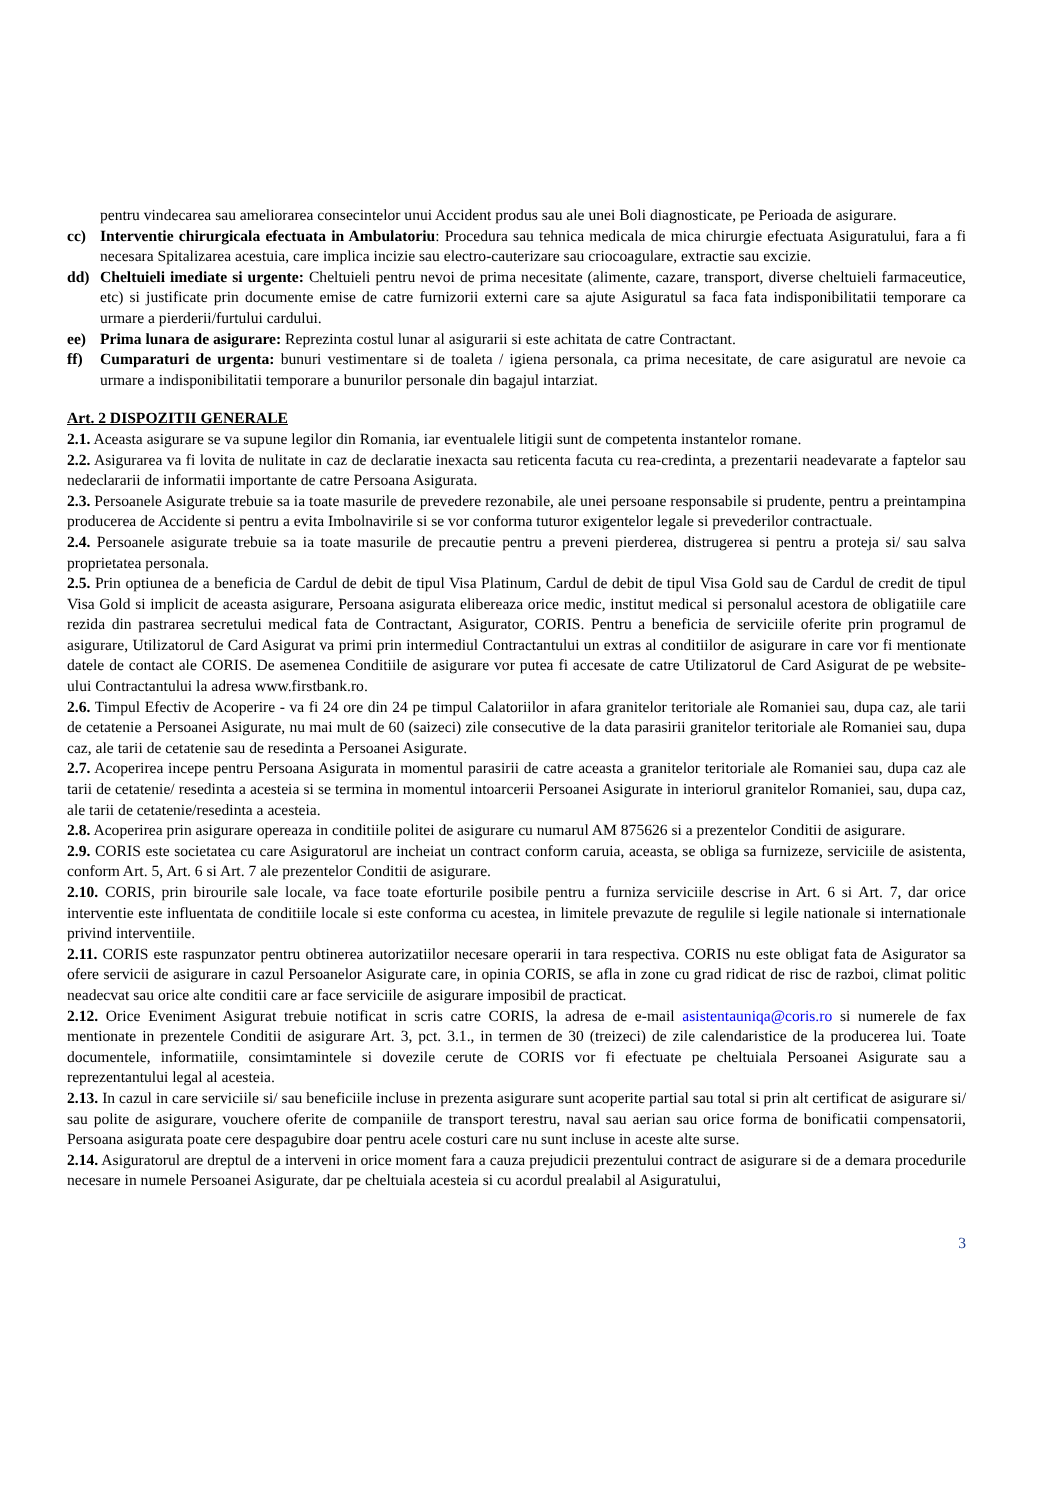pentru vindecarea sau ameliorarea consecintelor unui Accident produs sau ale unei Boli diagnosticate, pe Perioada de asigurare.
cc) Interventie chirurgicala efectuata in Ambulatoriu: Procedura sau tehnica medicala de mica chirurgie efectuata Asiguratului, fara a fi necesara Spitalizarea acestuia, care implica incizie sau electro-cauterizare sau criocoagulare, extractie sau excizie.
dd) Cheltuieli imediate si urgente: Cheltuieli pentru nevoi de prima necesitate (alimente, cazare, transport, diverse cheltuieli farmaceutice, etc) si justificate prin documente emise de catre furnizorii externi care sa ajute Asiguratul sa faca fata indisponibilitatii temporare ca urmare a pierderii/furtului cardului.
ee) Prima lunara de asigurare: Reprezinta costul lunar al asigurarii si este achitata de catre Contractant.
ff) Cumparaturi de urgenta: bunuri vestimentare si de toaleta / igiena personala, ca prima necesitate, de care asiguratul are nevoie ca urmare a indisponibilitatii temporare a bunurilor personale din bagajul intarziat.
Art. 2 DISPOZITII GENERALE
2.1. Aceasta asigurare se va supune legilor din Romania, iar eventualele litigii sunt de competenta instantelor romane.
2.2. Asigurarea va fi lovita de nulitate in caz de declaratie inexacta sau reticenta facuta cu rea-credinta, a prezentarii neadevarate a faptelor sau nedeclararii de informatii importante de catre Persoana Asigurata.
2.3. Persoanele Asigurate trebuie sa ia toate masurile de prevedere rezonabile, ale unei persoane responsabile si prudente, pentru a preintampina producerea de Accidente si pentru a evita Imbolnavirile si se vor conforma tuturor exigentelor legale si prevederilor contractuale.
2.4. Persoanele asigurate trebuie sa ia toate masurile de precautie pentru a preveni pierderea, distrugerea si pentru a proteja si/ sau salva proprietatea personala.
2.5. Prin optiunea de a beneficia de Cardul de debit de tipul Visa Platinum, Cardul de debit de tipul Visa Gold sau de Cardul de credit de tipul Visa Gold si implicit de aceasta asigurare, Persoana asigurata elibereaza orice medic, institut medical si personalul acestora de obligatiile care rezida din pastrarea secretului medical fata de Contractant, Asigurator, CORIS. Pentru a beneficia de serviciile oferite prin programul de asigurare, Utilizatorul de Card Asigurat va primi prin intermediul Contractantului un extras al conditiilor de asigurare in care vor fi mentionate datele de contact ale CORIS. De asemenea Conditiile de asigurare vor putea fi accesate de catre Utilizatorul de Card Asigurat de pe website-ului Contractantului la adresa www.firstbank.ro.
2.6. Timpul Efectiv de Acoperire - va fi 24 ore din 24 pe timpul Calatoriilor in afara granitelor teritoriale ale Romaniei sau, dupa caz, ale tarii de cetatenie a Persoanei Asigurate, nu mai mult de 60 (saizeci) zile consecutive de la data parasirii granitelor teritoriale ale Romaniei sau, dupa caz, ale tarii de cetatenie sau de resedinta a Persoanei Asigurate.
2.7. Acoperirea incepe pentru Persoana Asigurata in momentul parasirii de catre aceasta a granitelor teritoriale ale Romaniei sau, dupa caz ale tarii de cetatenie/ resedinta a acesteia si se termina in momentul intoarcerii Persoanei Asigurate in interiorul granitelor Romaniei, sau, dupa caz, ale tarii de cetatenie/resedinta a acesteia.
2.8. Acoperirea prin asigurare opereaza in conditiile politei de asigurare cu numarul AM 875626 si a prezentelor Conditii de asigurare.
2.9. CORIS este societatea cu care Asiguratorul are incheiat un contract conform caruia, aceasta, se obliga sa furnizeze, serviciile de asistenta, conform Art. 5, Art. 6 si Art. 7 ale prezentelor Conditii de asigurare.
2.10. CORIS, prin birourile sale locale, va face toate eforturile posibile pentru a furniza serviciile descrise in Art. 6 si Art. 7, dar orice interventie este influentata de conditiile locale si este conforma cu acestea, in limitele prevazute de regulile si legile nationale si internationale privind interventiile.
2.11. CORIS este raspunzator pentru obtinerea autorizatiilor necesare operarii in tara respectiva. CORIS nu este obligat fata de Asigurator sa ofere servicii de asigurare in cazul Persoanelor Asigurate care, in opinia CORIS, se afla in zone cu grad ridicat de risc de razboi, climat politic neadecvat sau orice alte conditii care ar face serviciile de asigurare imposibil de practicat.
2.12. Orice Eveniment Asigurat trebuie notificat in scris catre CORIS, la adresa de e-mail asistentauniqa@coris.ro si numerele de fax mentionate in prezentele Conditii de asigurare Art. 3, pct. 3.1., in termen de 30 (treizeci) de zile calendaristice de la producerea lui. Toate documentele, informatiile, consimtamintele si dovezile cerute de CORIS vor fi efectuate pe cheltuiala Persoanei Asigurate sau a reprezentantului legal al acesteia.
2.13. In cazul in care serviciile si/ sau beneficiile incluse in prezenta asigurare sunt acoperite partial sau total si prin alt certificat de asigurare si/ sau polite de asigurare, vouchere oferite de companiile de transport terestru, naval sau aerian sau orice forma de bonificatii compensatorii, Persoana asigurata poate cere despagubire doar pentru acele costuri care nu sunt incluse in aceste alte surse.
2.14. Asiguratorul are dreptul de a interveni in orice moment fara a cauza prejudicii prezentului contract de asigurare si de a demara procedurile necesare in numele Persoanei Asigurate, dar pe cheltuiala acesteia si cu acordul prealabil al Asiguratului,
3